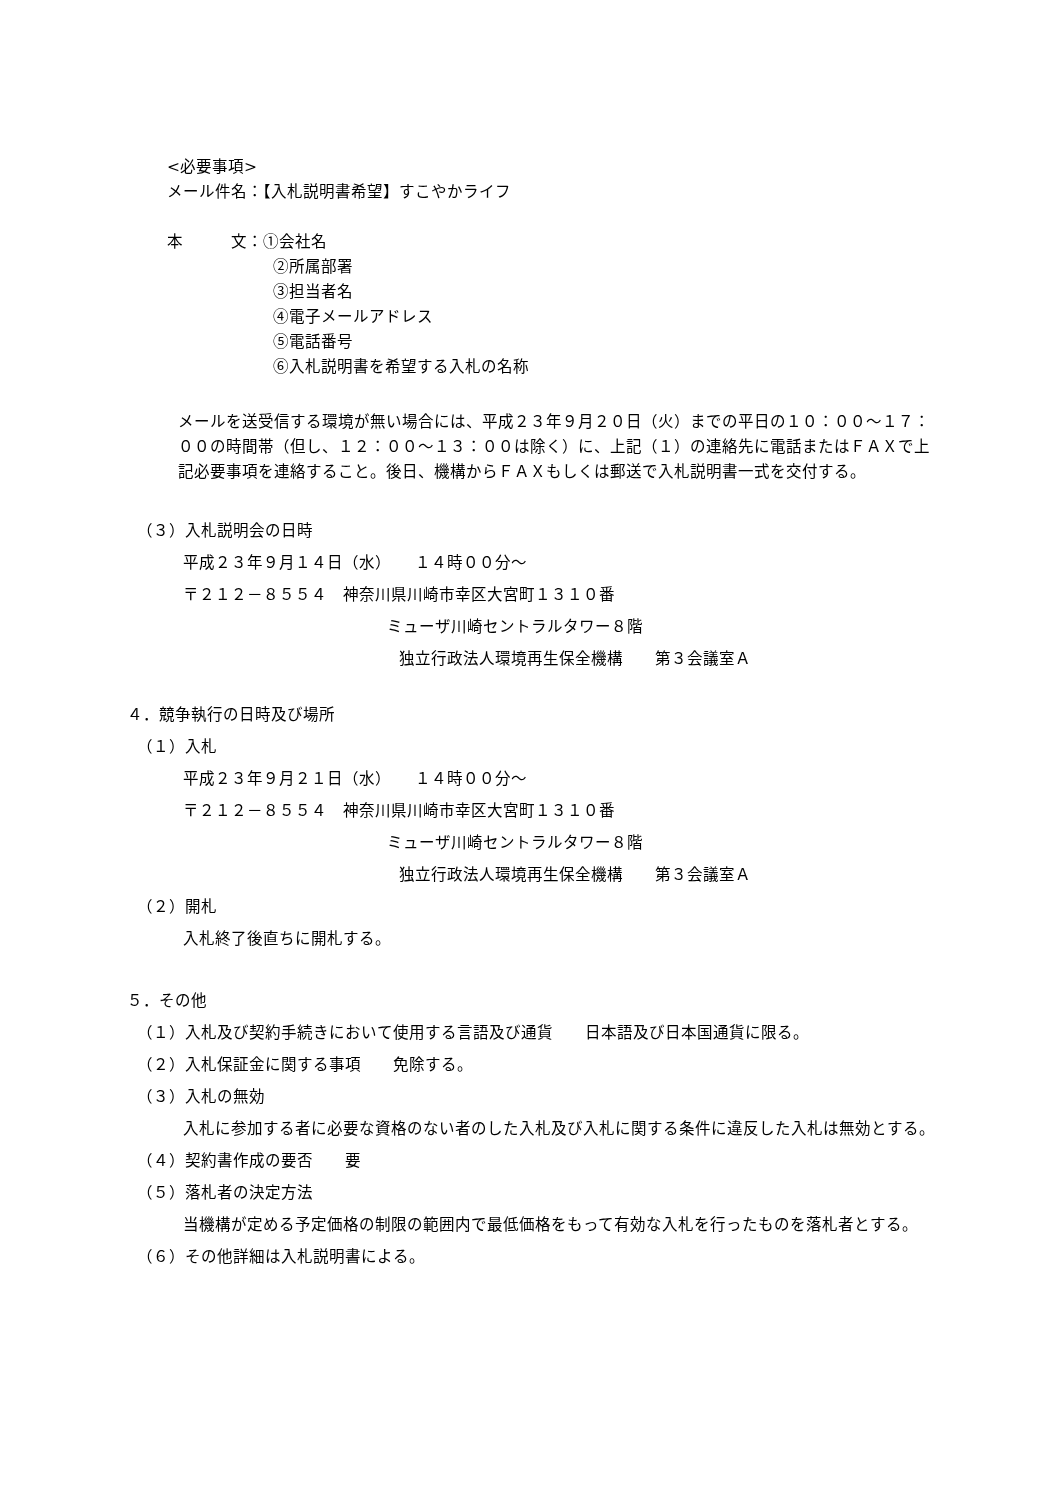<必要事項>
メール件名：【入札説明書希望】すこやかライフ
本　　　文：①会社名
②所属部署
③担当者名
④電子メールアドレス
⑤電話番号
⑥入札説明書を希望する入札の名称
メールを送受信する環境が無い場合には、平成２３年９月２０日（火）までの平日の１０：００～１７：００の時間帯（但し、１２：００～１３：００は除く）に、上記（１）の連絡先に電話またはＦＡＸで上記必要事項を連絡すること。後日、機構からＦＡＸもしくは郵送で入札説明書一式を交付する。
（３）入札説明会の日時
平成２３年９月１４日（水）　　１４時００分～
〒２１２－８５５４　神奈川県川崎市幸区大宮町１３１０番
ミューザ川崎セントラルタワー８階
独立行政法人環境再生保全機構　　第３会議室Ａ
４．競争執行の日時及び場所
（１）入札
平成２３年９月２１日（水）　　１４時００分～
〒２１２－８５５４　神奈川県川崎市幸区大宮町１３１０番
ミューザ川崎セントラルタワー８階
独立行政法人環境再生保全機構　　第３会議室Ａ
（２）開札
入札終了後直ちに開札する。
５．その他
（１）入札及び契約手続きにおいて使用する言語及び通貨　　日本語及び日本国通貨に限る。
（２）入札保証金に関する事項　　免除する。
（３）入札の無効
入札に参加する者に必要な資格のない者のした入札及び入札に関する条件に違反した入札は無効とする。
（４）契約書作成の要否　　要
（５）落札者の決定方法
当機構が定める予定価格の制限の範囲内で最低価格をもって有効な入札を行ったものを落札者とする。
（６）その他詳細は入札説明書による。